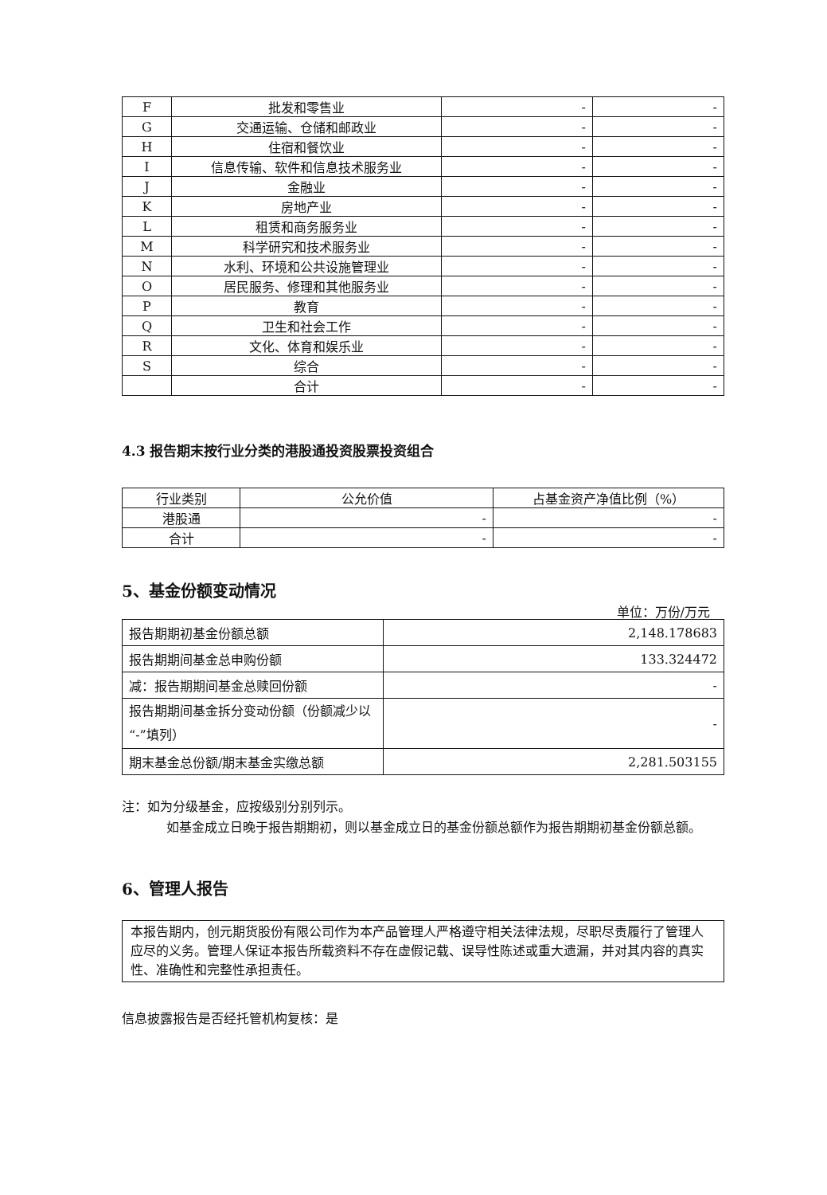| F | 批发和零售业 | - | - |
| G | 交通运输、仓储和邮政业 | - | - |
| H | 住宿和餐饮业 | - | - |
| I | 信息传输、软件和信息技术服务业 | - | - |
| J | 金融业 | - | - |
| K | 房地产业 | - | - |
| L | 租赁和商务服务业 | - | - |
| M | 科学研究和技术服务业 | - | - |
| N | 水利、环境和公共设施管理业 | - | - |
| O | 居民服务、修理和其他服务业 | - | - |
| P | 教育 | - | - |
| Q | 卫生和社会工作 | - | - |
| R | 文化、体育和娱乐业 | - | - |
| S | 综合 | - | - |
| | 合计 | - | - |
4.3 报告期末按行业分类的港股通投资股票投资组合
| 行业类别 | 公允价值 | 占基金资产净值比例（%） |
| 港股通 | - | - |
| 合计 | - | - |
5、基金份额变动情况
单位：万份/万元
| 报告期期初基金份额总额 | 2,148.178683 |
| 报告期期间基金总申购份额 | 133.324472 |
| 减：报告期期间基金总赎回份额 | - |
| 报告期期间基金拆分变动份额（份额减少以“-”填列） | - |
| 期末基金总份额/期末基金实缴总额 | 2,281.503155 |
注：如为分级基金，应按级别分别列示。
如基金成立日晚于报告期期初，则以基金成立日的基金份额总额作为报告期期初基金份额总额。
6、管理人报告
本报告期内，创元期货股份有限公司作为本产品管理人严格遵守相关法律法规，尽职尽责履行了管理人应尽的义务。管理人保证本报告所载资料不存在虚假记载、误导性陈述或重大遗漏，并对其内容的真实性、准确性和完整性承担责任。
信息披露报告是否经托管机构复核：是